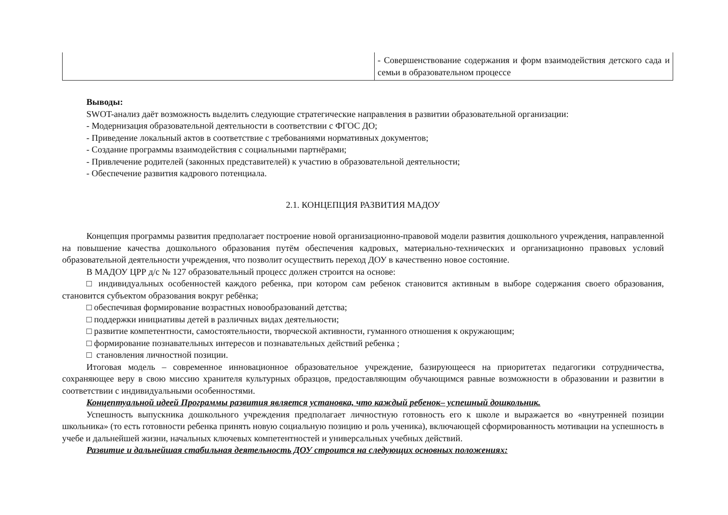| | - Совершенствование содержания и форм взаимодействия детского сада и семьи в образовательном процессе |
Выводы:
SWOT-анализ даёт возможность выделить следующие стратегические направления в развитии образовательной организации:
- Модернизация образовательной деятельности в соответствии с ФГОС ДО;
- Приведение локальный актов в соответствие с требованиями нормативных документов;
- Создание программы взаимодействия с социальными партнёрами;
- Привлечение родителей (законных представителей) к участию в образовательной деятельности;
- Обеспечение развития кадрового потенциала.
2.1. КОНЦЕПЦИЯ РАЗВИТИЯ МАДОУ
Концепция программы развития предполагает построение новой организационно-правовой модели развития дошкольного учреждения, направленной на повышение качества дошкольного образования путём обеспечения кадровых, материально-технических и организационно правовых условий образовательной деятельности учреждения, что позволит осуществить переход ДОУ в качественно новое состояние.
В МАДОУ ЦРР д/с № 127 образовательный процесс должен строится на основе:
□ индивидуальных особенностей каждого ребенка, при котором сам ребенок становится активным в выборе содержания своего образования, становится субъектом образования вокруг ребёнка;
□ обеспечивая формирование возрастных новообразований детства;
□ поддержки инициативы детей в различных видах деятельности;
□ развитие компетентности, самостоятельности, творческой активности, гуманного отношения к окружающим;
□ формирование познавательных интересов и познавательных действий ребенка ;
□ становления личностной позиции.
Итоговая модель – современное инновационное образовательное учреждение, базирующееся на приоритетах педагогики сотрудничества, сохраняющее веру в свою миссию хранителя культурных образцов, предоставляющим обучающимся равные возможности в образовании и развитии в соответствии с индивидуальными особенностями.
Концептуальной идеей Программы развития является установка, что каждый ребенок– успешный дошкольник.
Успешность выпускника дошкольного учреждения предполагает личностную готовность его к школе и выражается во «внутренней позиции школьника» (то есть готовности ребенка принять новую социальную позицию и роль ученика), включающей сформированность мотивации на успешность в учебе и дальнейшей жизни, начальных ключевых компетентностей и универсальных учебных действий.
Развитие и дальнейшая стабильная деятельность ДОУ строится на следующих основных положениях: